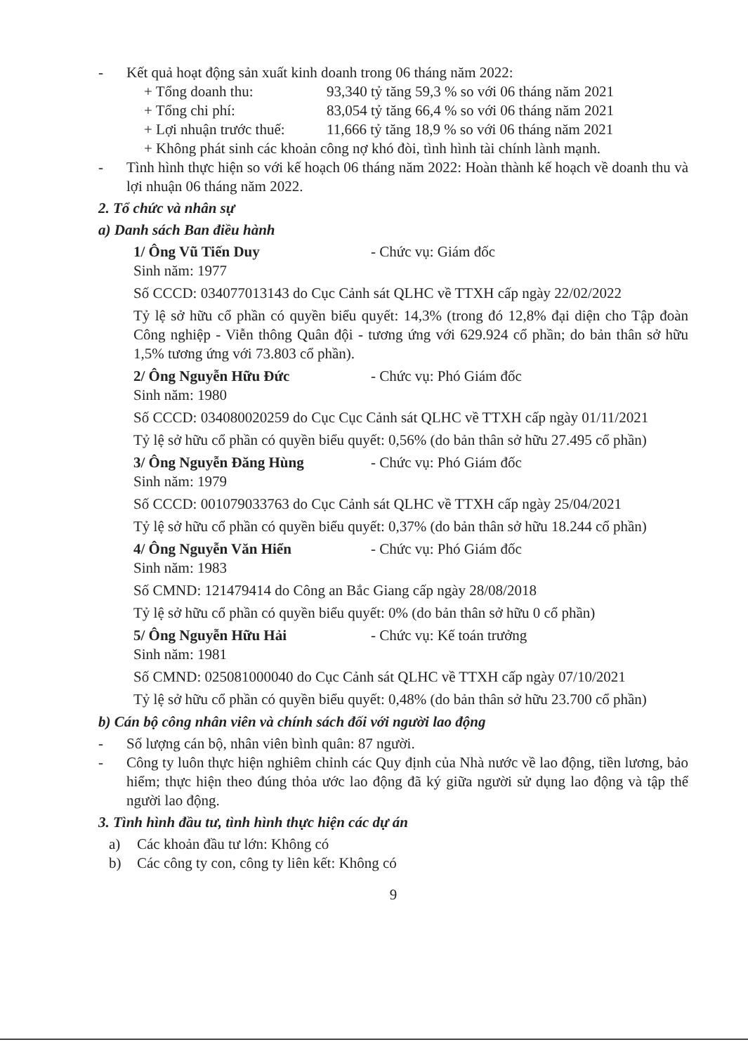- Kết quả hoạt động sản xuất kinh doanh trong 06 tháng năm 2022:
+ Tổng doanh thu: 93,340 tỷ tăng 59,3 % so với 06 tháng năm 2021
+ Tổng chi phí: 83,054 tỷ tăng 66,4 % so với 06 tháng năm 2021
+ Lợi nhuận trước thuế: 11,666 tỷ tăng 18,9 % so với 06 tháng năm 2021
+ Không phát sinh các khoản công nợ khó đòi, tình hình tài chính lành mạnh.
- Tình hình thực hiện so với kế hoạch 06 tháng năm 2022: Hoàn thành kế hoạch về doanh thu và lợi nhuận 06 tháng năm 2022.
2. Tổ chức và nhân sự
a) Danh sách Ban điều hành
1/ Ông Vũ Tiến Duy - Chức vụ: Giám đốc
Sinh năm: 1977
Số CCCD: 034077013143 do Cục Cảnh sát QLHC về TTXH cấp ngày 22/02/2022
Tỷ lệ sở hữu cổ phần có quyền biểu quyết: 14,3% (trong đó 12,8% đại diện cho Tập đoàn Công nghiệp - Viễn thông Quân đội - tương ứng với 629.924 cổ phần; do bản thân sở hữu 1,5% tương ứng với 73.803 cổ phần).
2/ Ông Nguyễn Hữu Đức - Chức vụ: Phó Giám đốc
Sinh năm: 1980
Số CCCD: 034080020259 do Cục Cục Cảnh sát QLHC về TTXH cấp ngày 01/11/2021
Tỷ lệ sở hữu cổ phần có quyền biểu quyết: 0,56% (do bản thân sở hữu 27.495 cổ phần)
3/ Ông Nguyễn Đăng Hùng - Chức vụ: Phó Giám đốc
Sinh năm: 1979
Số CCCD: 001079033763 do Cục Cảnh sát QLHC về TTXH cấp ngày 25/04/2021
Tỷ lệ sở hữu cổ phần có quyền biểu quyết: 0,37% (do bản thân sở hữu 18.244 cổ phần)
4/ Ông Nguyễn Văn Hiển - Chức vụ: Phó Giám đốc
Sinh năm: 1983
Số CMND: 121479414 do Công an Bắc Giang cấp ngày 28/08/2018
Tỷ lệ sở hữu cổ phần có quyền biểu quyết: 0% (do bản thân sở hữu 0 cổ phần)
5/ Ông Nguyễn Hữu Hải - Chức vụ: Kế toán trưởng
Sinh năm: 1981
Số CMND: 025081000040 do Cục Cảnh sát QLHC về TTXH cấp ngày 07/10/2021
Tỷ lệ sở hữu cổ phần có quyền biểu quyết: 0,48% (do bản thân sở hữu 23.700 cổ phần)
b) Cán bộ công nhân viên và chính sách đối với người lao động
- Số lượng cán bộ, nhân viên bình quân: 87 người.
- Công ty luôn thực hiện nghiêm chỉnh các Quy định của Nhà nước về lao động, tiền lương, bảo hiểm; thực hiện theo đúng thỏa ước lao động đã ký giữa người sử dụng lao động và tập thể người lao động.
3. Tình hình đầu tư, tình hình thực hiện các dự án
a) Các khoản đầu tư lớn: Không có
b) Các công ty con, công ty liên kết: Không có
9